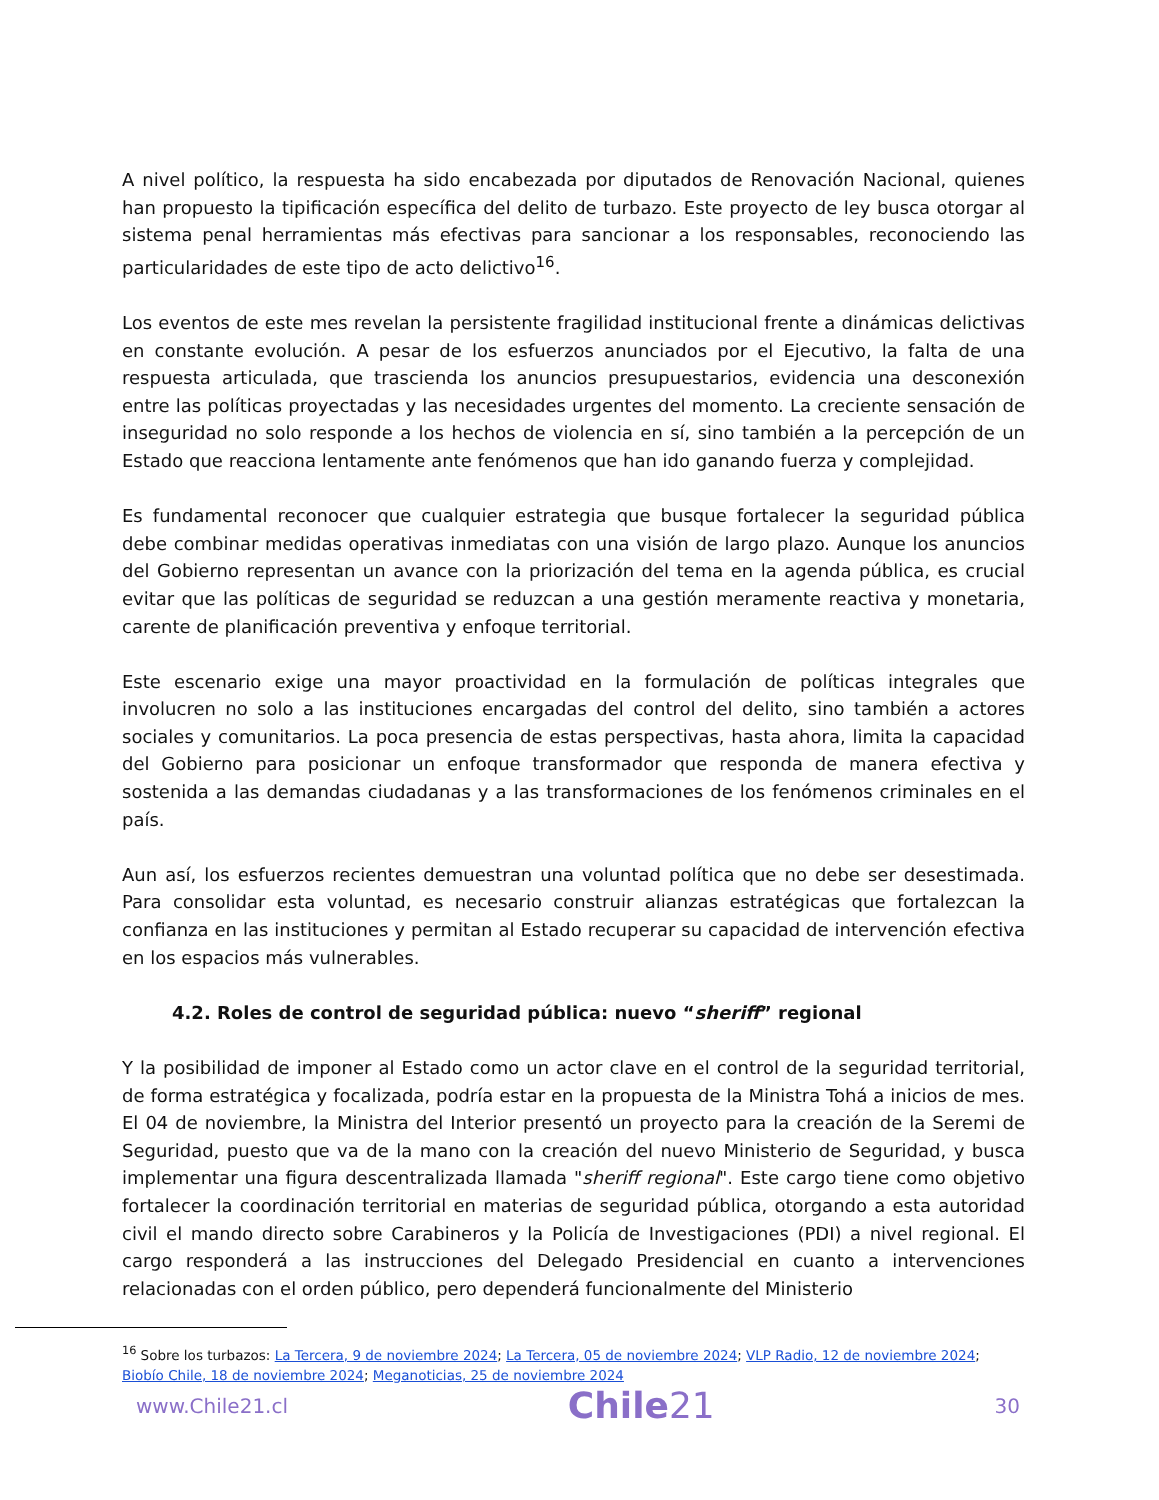A nivel político, la respuesta ha sido encabezada por diputados de Renovación Nacional, quienes han propuesto la tipificación específica del delito de turbazo. Este proyecto de ley busca otorgar al sistema penal herramientas más efectivas para sancionar a los responsables, reconociendo las particularidades de este tipo de acto delictivo<sup>16</sup>.
Los eventos de este mes revelan la persistente fragilidad institucional frente a dinámicas delictivas en constante evolución. A pesar de los esfuerzos anunciados por el Ejecutivo, la falta de una respuesta articulada, que trascienda los anuncios presupuestarios, evidencia una desconexión entre las políticas proyectadas y las necesidades urgentes del momento. La creciente sensación de inseguridad no solo responde a los hechos de violencia en sí, sino también a la percepción de un Estado que reacciona lentamente ante fenómenos que han ido ganando fuerza y complejidad.
Es fundamental reconocer que cualquier estrategia que busque fortalecer la seguridad pública debe combinar medidas operativas inmediatas con una visión de largo plazo. Aunque los anuncios del Gobierno representan un avance con la priorización del tema en la agenda pública, es crucial evitar que las políticas de seguridad se reduzcan a una gestión meramente reactiva y monetaria, carente de planificación preventiva y enfoque territorial.
Este escenario exige una mayor proactividad en la formulación de políticas integrales que involucren no solo a las instituciones encargadas del control del delito, sino también a actores sociales y comunitarios. La poca presencia de estas perspectivas, hasta ahora, limita la capacidad del Gobierno para posicionar un enfoque transformador que responda de manera efectiva y sostenida a las demandas ciudadanas y a las transformaciones de los fenómenos criminales en el país.
Aun así, los esfuerzos recientes demuestran una voluntad política que no debe ser desestimada. Para consolidar esta voluntad, es necesario construir alianzas estratégicas que fortalezcan la confianza en las instituciones y permitan al Estado recuperar su capacidad de intervención efectiva en los espacios más vulnerables.
4.2. Roles de control de seguridad pública: nuevo “sheriff” regional
Y la posibilidad de imponer al Estado como un actor clave en el control de la seguridad territorial, de forma estratégica y focalizada, podría estar en la propuesta de la Ministra Tohá a inicios de mes. El 04 de noviembre, la Ministra del Interior presentó un proyecto para la creación de la Seremi de Seguridad, puesto que va de la mano con la creación del nuevo Ministerio de Seguridad, y busca implementar una figura descentralizada llamada "sheriff regional". Este cargo tiene como objetivo fortalecer la coordinación territorial en materias de seguridad pública, otorgando a esta autoridad civil el mando directo sobre Carabineros y la Policía de Investigaciones (PDI) a nivel regional. El cargo responderá a las instrucciones del Delegado Presidencial en cuanto a intervenciones relacionadas con el orden público, pero dependerá funcionalmente del Ministerio
<sup>16</sup> Sobre los turbazos: La Tercera, 9 de noviembre 2024; La Tercera, 05 de noviembre 2024; VLP Radio, 12 de noviembre 2024; Biobío Chile, 18 de noviembre 2024; Meganoticias, 25 de noviembre 2024
www.Chile21.cl Chile21 30